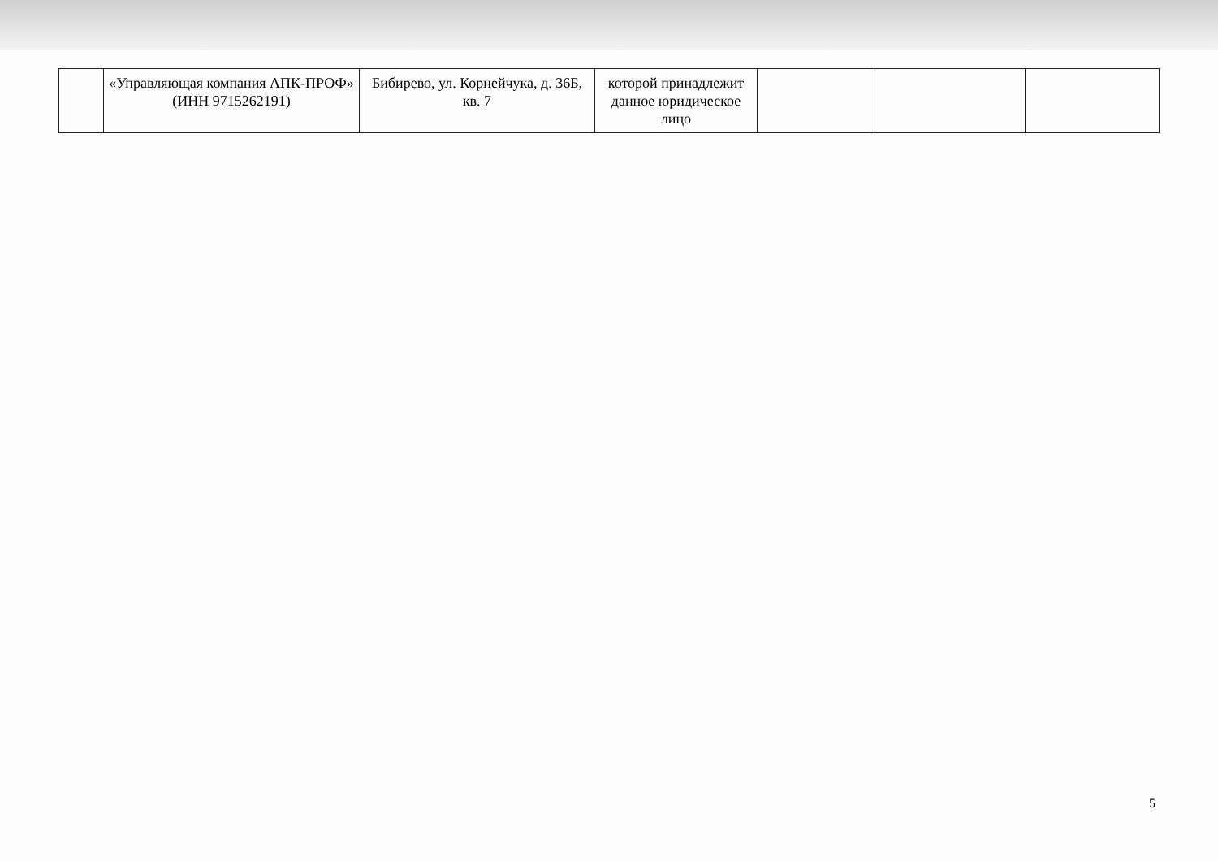| | «Управляющая компания АПК-ПРОФ» (ИНН 9715262191) | Бибирево, ул. Корнейчука, д. 36Б, кв. 7 | которой принадлежит данное юридическое лицо | | | |
5